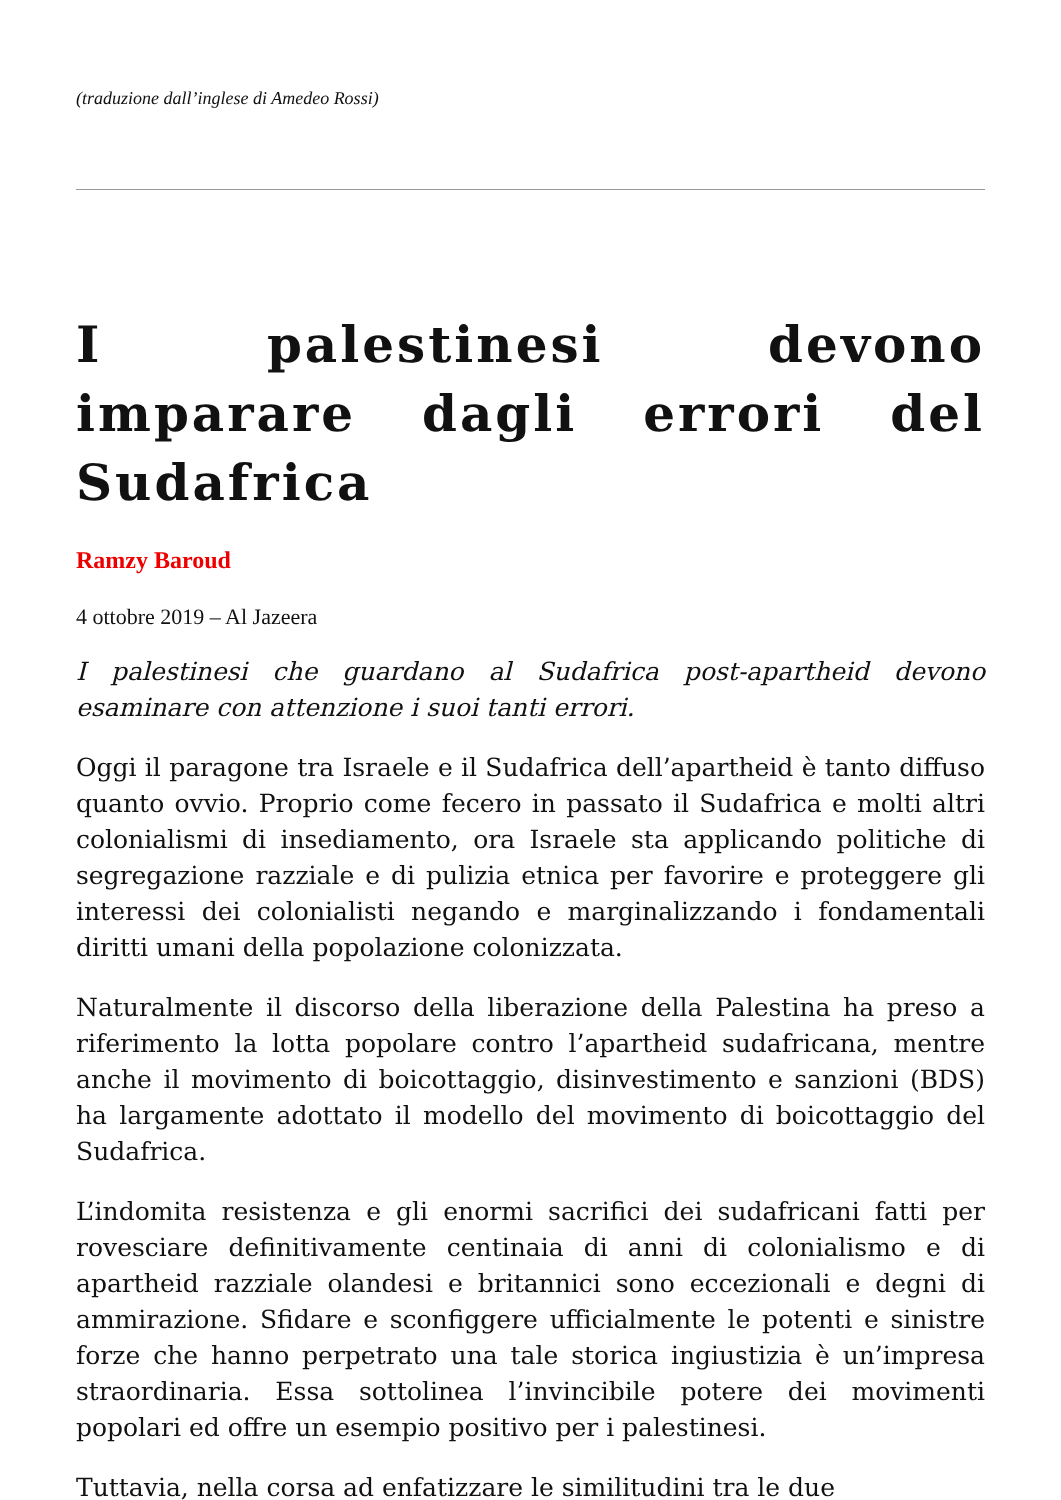(traduzione dall’inglese di Amedeo Rossi)
I palestinesi devono imparare dagli errori del Sudafrica
Ramzy Baroud
4 ottobre 2019 – Al Jazeera
I palestinesi che guardano al Sudafrica post-apartheid devono esaminare con attenzione i suoi tanti errori.
Oggi il paragone tra Israele e il Sudafrica dell’apartheid è tanto diffuso quanto ovvio. Proprio come fecero in passato il Sudafrica e molti altri colonialismi di insediamento, ora Israele sta applicando politiche di segregazione razziale e di pulizia etnica per favorire e proteggere gli interessi dei colonialisti negando e marginalizzando i fondamentali diritti umani della popolazione colonizzata.
Naturalmente il discorso della liberazione della Palestina ha preso a riferimento la lotta popolare contro l’apartheid sudafricana, mentre anche il movimento di boicottaggio, disinvestimento e sanzioni (BDS) ha largamente adottato il modello del movimento di boicottaggio del Sudafrica.
L’indomita resistenza e gli enormi sacrifici dei sudafricani fatti per rovesciare definitivamente centinaia di anni di colonialismo e di apartheid razziale olandesi e britannici sono eccezionali e degni di ammirazione. Sfidare e sconfiggere ufficialmente le potenti e sinistre forze che hanno perpetrato una tale storica ingiustizia è un’impresa straordinaria. Essa sottolinea l’invincibile potere dei movimenti popolari ed offre un esempio positivo per i palestinesi.
Tuttavia, nella corsa ad enfatizzare le similitudini tra le due